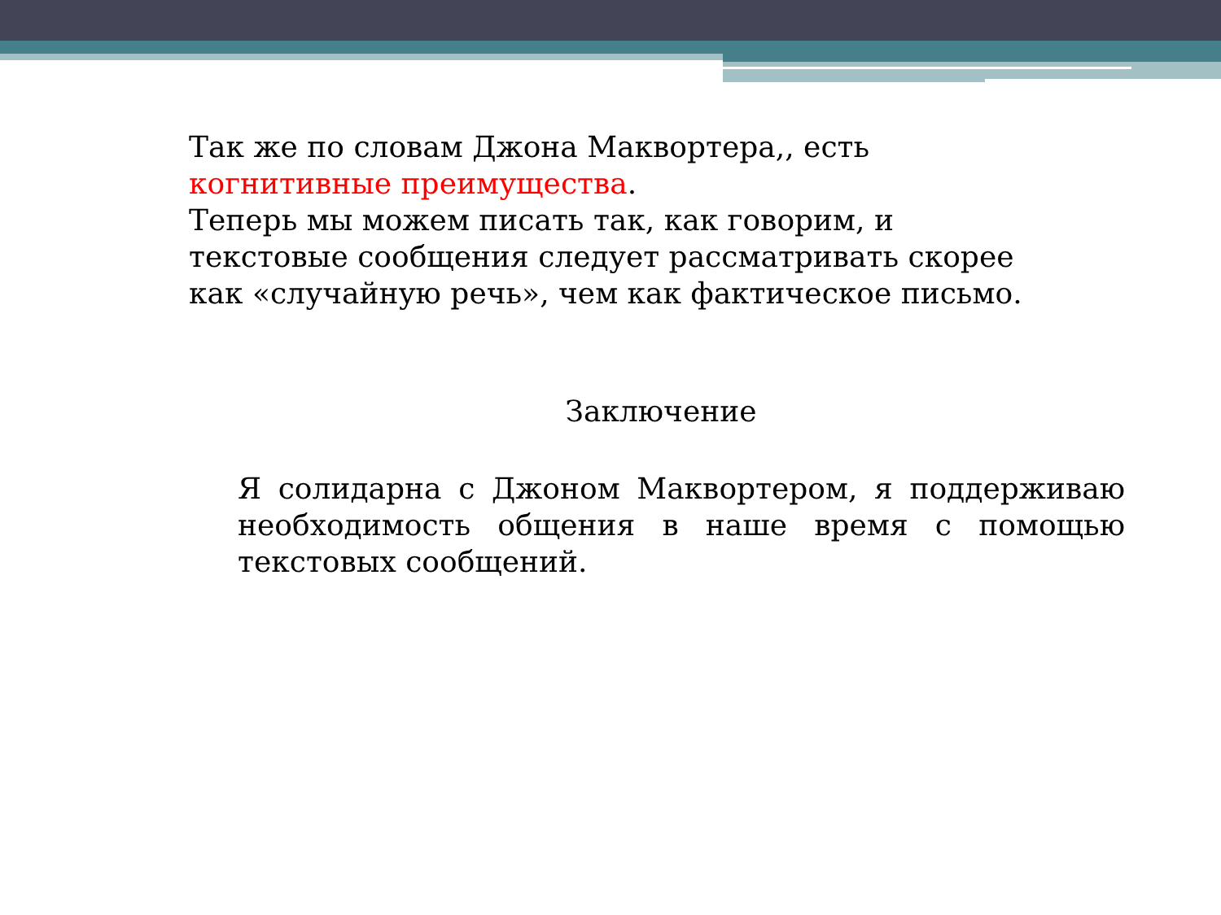Так же по словам Джона Маквортера,, есть когнитивные преимущества.
Теперь мы можем писать так, как говорим, и текстовые сообщения следует рассматривать скорее как «случайную речь», чем как фактическое письмо.
Заключение
Я солидарна с Джоном Маквортером, я поддерживаю необходимость общения в наше время с помощью текстовых сообщений.